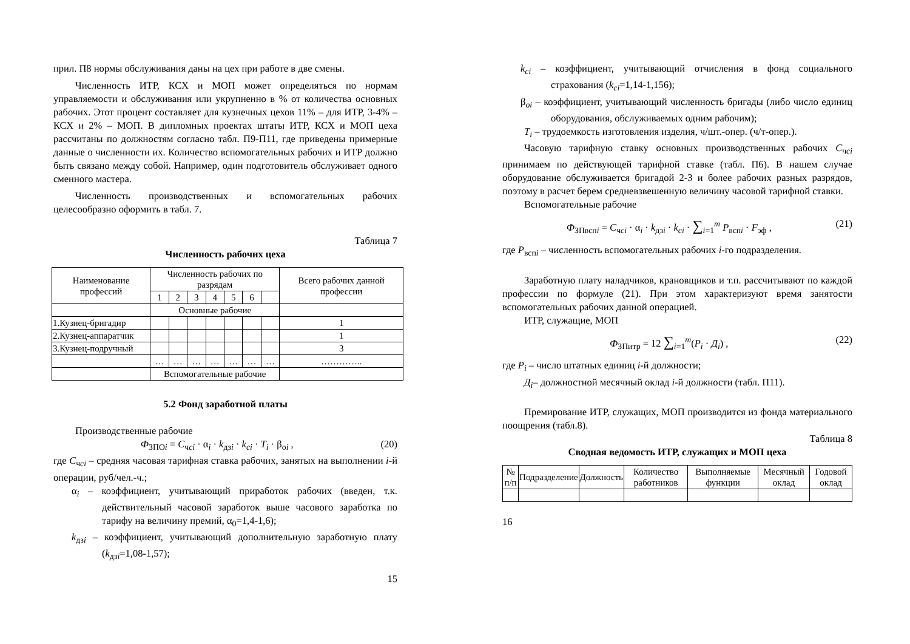прил. П8 нормы обслуживания даны на цех при работе в две смены.
Численность ИТР, КСХ и МОП может определяться по нормам управляемости и обслуживания или укрупненно в % от количества основных рабочих. Этот процент составляет для кузнечных цехов 11% – для ИТР, 3-4% – КСХ и 2% – МОП. В дипломных проектах штаты ИТР, КСХ и МОП цеха рассчитаны по должностям согласно табл. П9-П11, где приведены примерные данные о численности их. Количество вспомогательных рабочих и ИТР должно быть связано между собой. Например, один подготовитель обслуживает одного сменного мастера.
Численность производственных и вспомогательных рабочих целесообразно оформить в табл. 7.
Таблица 7
Численность рабочих цеха
| Наименование профессий | Численность рабочих по разрядам | | | | | | | Всего рабочих данной профессии |
| --- | --- | --- | --- | --- | --- | --- | --- | --- |
| | 1 | 2 | 3 | 4 | 5 | 6 | | |
| | Основные рабочие | | | | | | | |
| 1.Кузнец-бригадир | | | | | | | | 1 |
| 2.Кузнец-аппаратчик | | | | | | | | 1 |
| 3.Кузнец-подручный | | | | | | | | 3 |
| | … | … | … | … | … | … | … | ………….. |
| | Вспомогательные рабочие | | | | | | | |
5.2 Фонд заработной платы
Производственные рабочие
Ф<sub>ЗПОi</sub> = С<sub>чсi</sub> · α<sub>i</sub> · k<sub>дзi</sub> · k<sub>ci</sub> · T<sub>i</sub> · β<sub>oi</sub> , (20)
где С<sub>чсi</sub> – средняя часовая тарифная ставка рабочих, занятых на выполнении i-й операции, руб/чел.-ч.;
α<sub>i</sub> – коэффициент, учитывающий приработок рабочих (введен, т.к. действительный часовой заработок выше часового заработка по тарифу на величину премий, α<sub>0</sub>=1,4-1,6);
k<sub>дзi</sub> – коэффициент, учитывающий дополнительную заработную плату (k<sub>дзi</sub>=1,08-1,57);
15
k<sub>ci</sub> – коэффициент, учитывающий отчисления в фонд социального страхования (k<sub>ci</sub>=1,14-1,156);
β<sub>oi</sub> – коэффициент, учитывающий численность бригады (либо число единиц оборудования, обслуживаемых одним рабочим);
T<sub>i</sub> – трудоемкость изготовления изделия, ч/шт.-опер. (ч/т-опер.).
Часовую тарифную ставку основных производственных рабочих С<sub>чсi</sub> принимаем по действующей тарифной ставке (табл. П6). В нашем случае оборудование обслуживается бригадой 2-3 и более рабочих разных разрядов, поэтому в расчет берем средневзвешенную величину часовой тарифной ставки.
Вспомогательные рабочие
Ф<sub>ЗПвспi</sub> = С<sub>чсi</sub> · α<sub>i</sub> · k<sub>дзi</sub> · k<sub>ci</sub> · ∑<sub>i=1</sub><sup>m</sup> P<sub>вспi</sub> · F<sub>эф</sub> , (21)
где P<sub>вспi</sub> – численность вспомогательных рабочих i-го подразделения.
Заработную плату наладчиков, крановщиков и т.п. рассчитывают по каждой профессии по формуле (21). При этом характеризуют время занятости вспомогательных рабочих данной операцией.
ИТР, служащие, МОП
Ф<sub>ЗПитр</sub> = 12 ∑<sub>i=1</sub><sup>m</sup>(P<sub>i</sub> · Д<sub>i</sub>) , (22)
где P<sub>i</sub> – число штатных единиц i-й должности;
Д<sub>i</sub>– должностной месячный оклад i-й должности (табл. П11).
Премирование ИТР, служащих, МОП производится из фонда материального поощрения (табл.8).
Таблица 8
Сводная ведомость ИТР, служащих и МОП цеха
| № п/п | Подразделение | Должность | Количество работников | Выполняемые функции | Месячный оклад | Годовой оклад |
16